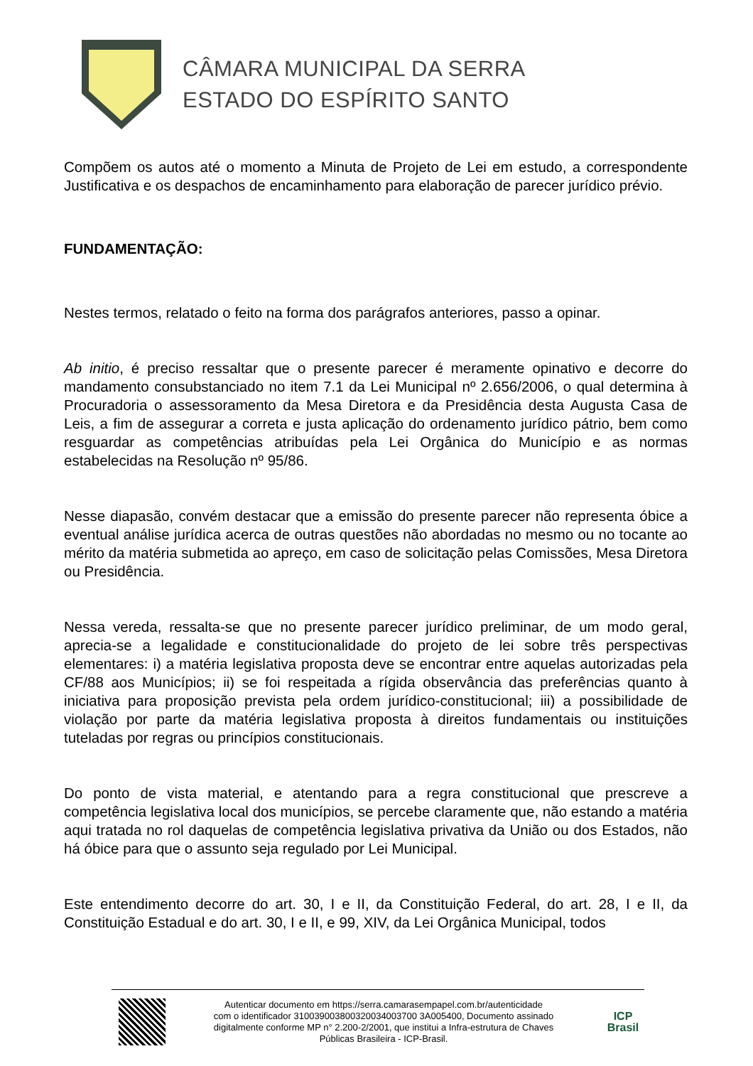CÂMARA MUNICIPAL DA SERRA
ESTADO DO ESPÍRITO SANTO
Compõem os autos até o momento a Minuta de Projeto de Lei em estudo, a correspondente Justificativa e os despachos de encaminhamento para elaboração de parecer jurídico prévio.
FUNDAMENTAÇÃO:
Nestes termos, relatado o feito na forma dos parágrafos anteriores, passo a opinar.
Ab initio, é preciso ressaltar que o presente parecer é meramente opinativo e decorre do mandamento consubstanciado no item 7.1 da Lei Municipal nº 2.656/2006, o qual determina à Procuradoria o assessoramento da Mesa Diretora e da Presidência desta Augusta Casa de Leis, a fim de assegurar a correta e justa aplicação do ordenamento jurídico pátrio, bem como resguardar as competências atribuídas pela Lei Orgânica do Município e as normas estabelecidas na Resolução nº 95/86.
Nesse diapasão, convém destacar que a emissão do presente parecer não representa óbice a eventual análise jurídica acerca de outras questões não abordadas no mesmo ou no tocante ao mérito da matéria submetida ao apreço, em caso de solicitação pelas Comissões, Mesa Diretora ou Presidência.
Nessa vereda, ressalta-se que no presente parecer jurídico preliminar, de um modo geral, aprecia-se a legalidade e constitucionalidade do projeto de lei sobre três perspectivas elementares: i) a matéria legislativa proposta deve se encontrar entre aquelas autorizadas pela CF/88 aos Municípios; ii) se foi respeitada a rígida observância das preferências quanto à iniciativa para proposição prevista pela ordem jurídico-constitucional; iii) a possibilidade de violação por parte da matéria legislativa proposta à direitos fundamentais ou instituições tuteladas por regras ou princípios constitucionais.
Do ponto de vista material, e atentando para a regra constitucional que prescreve a competência legislativa local dos municípios, se percebe claramente que, não estando a matéria aqui tratada no rol daquelas de competência legislativa privativa da União ou dos Estados, não há óbice para que o assunto seja regulado por Lei Municipal.
Este entendimento decorre do art. 30, I e II, da Constituição Federal, do art. 28, I e II, da Constituição Estadual e do art. 30, I e II, e 99, XIV, da Lei Orgânica Municipal, todos
Autenticar documento em https://serra.camarasempapel.com.br/autenticidade
com o identificador 310039003800320034003700 3A005400, Documento assinado
digitalmente conforme MP n° 2.200-2/2001, que institui a Infra-estrutura de Chaves
Públicas Brasileira - ICP-Brasil.
ICP
Brasil